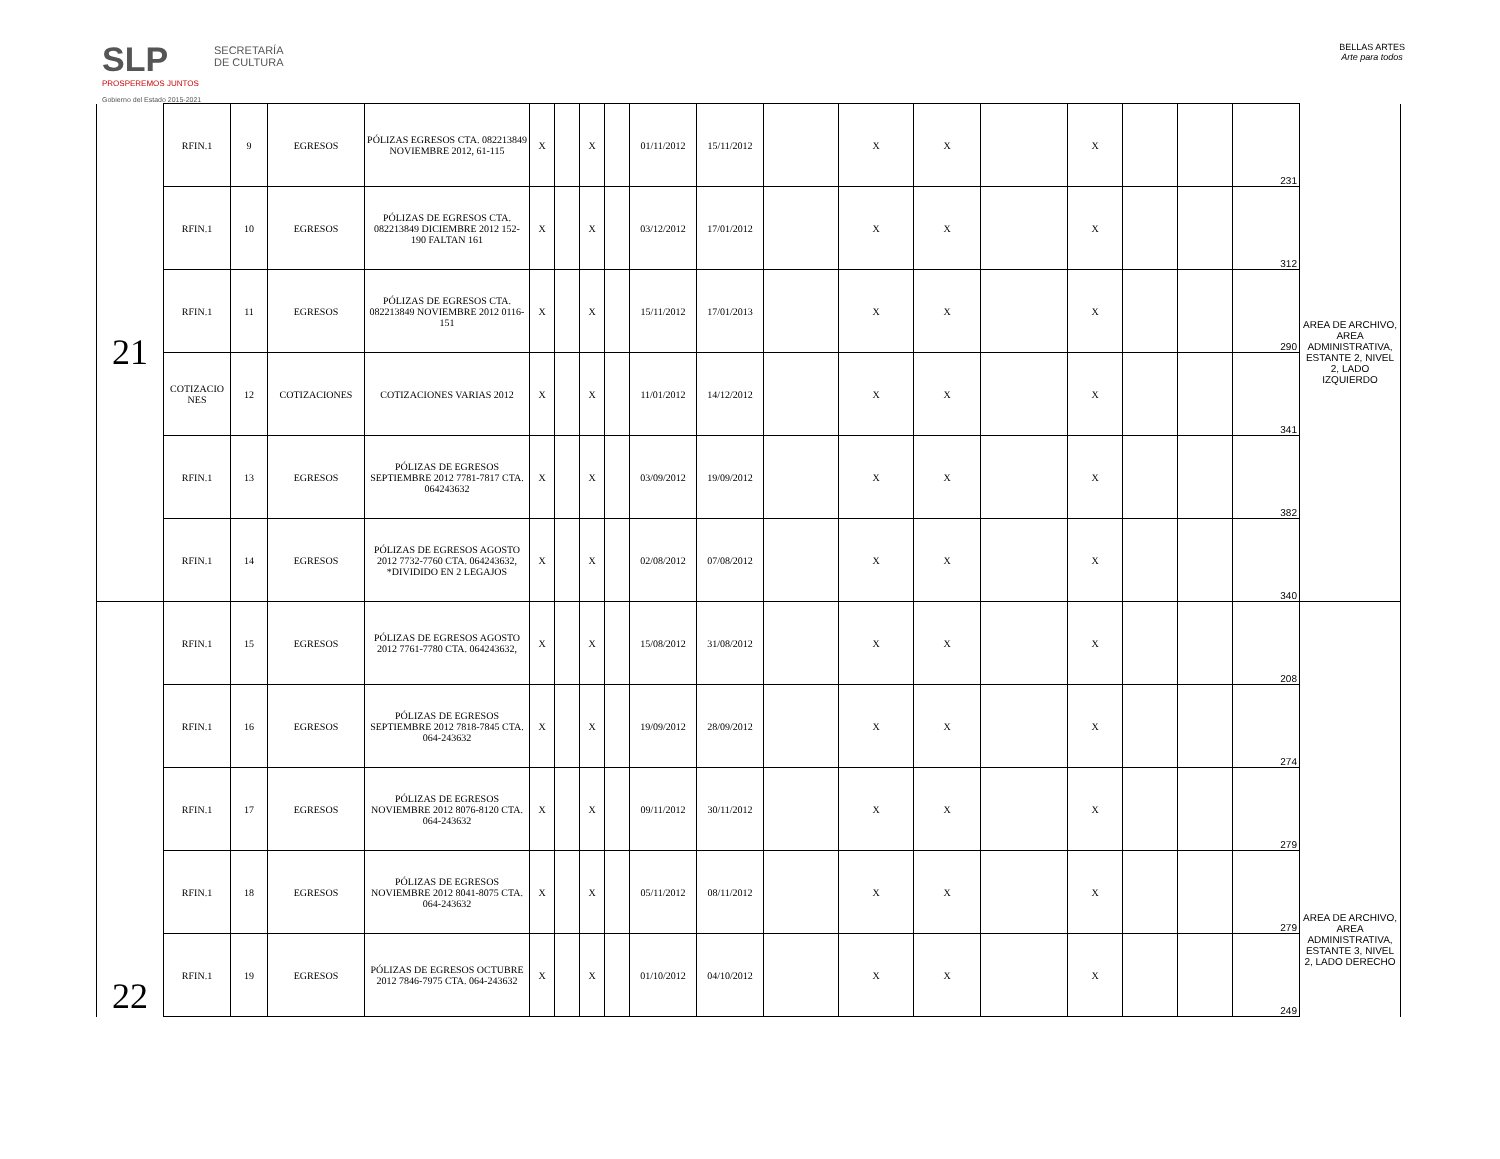SLP
PROSPEREMOS JUNTOS
Gobierno del Estado 2015-2021
SECRETARÍA DE CULTURA
BELLAS ARTES
Arte para todos
| 21 | RFIN.1 | 9 | EGRESOS | PÓLIZAS EGRESOS CTA. 082213849 NOVIEMBRE 2012, 61-115 | X | | X | | 01/11/2012 | 15/11/2012 | | X | X | | X | | | 231 | AREA DE ARCHIVO, AREA ADMINISTRATIVA, ESTANTE 2, NIVEL 2, LADO IZQUIERDO |
| | RFIN.1 | 10 | EGRESOS | PÓLIZAS DE EGRESOS CTA. 082213849 DICIEMBRE 2012 152-190 FALTAN 161 | X | | X | | 03/12/2012 | 17/01/2012 | | X | X | | X | | | 312 | |
| | RFIN.1 | 11 | EGRESOS | PÓLIZAS DE EGRESOS CTA. 082213849 NOVIEMBRE 2012 0116-151 | X | | X | | 15/11/2012 | 17/01/2013 | | X | X | | X | | | 290 | |
| | COTIZACIO NES | 12 | COTIZACIONES | COTIZACIONES VARIAS 2012 | X | | X | | 11/01/2012 | 14/12/2012 | | X | X | | X | | | 341 | |
| | RFIN.1 | 13 | EGRESOS | PÓLIZAS DE EGRESOS SEPTIEMBRE 2012 7781-7817 CTA. 064243632 | X | | X | | 03/09/2012 | 19/09/2012 | | X | X | | X | | | 382 | |
| | RFIN.1 | 14 | EGRESOS | PÓLIZAS DE EGRESOS AGOSTO 2012 7732-7760 CTA. 064243632, *DIVIDIDO EN 2 LEGAJOS | X | | X | | 02/08/2012 | 07/08/2012 | | X | X | | X | | | 340 | |
| 22 | RFIN.1 | 15 | EGRESOS | PÓLIZAS DE EGRESOS AGOSTO 2012 7761-7780 CTA. 064243632, | X | | X | | 15/08/2012 | 31/08/2012 | | X | X | | X | | | 208 | AREA DE ARCHIVO, AREA ADMINISTRATIVA, ESTANTE 3, NIVEL 2, LADO DERECHO |
| | RFIN.1 | 16 | EGRESOS | PÓLIZAS DE EGRESOS SEPTIEMBRE 2012 7818-7845 CTA. 064-243632 | X | | X | | 19/09/2012 | 28/09/2012 | | X | X | | X | | | 274 | |
| | RFIN.1 | 17 | EGRESOS | PÓLIZAS DE EGRESOS NOVIEMBRE 2012 8076-8120 CTA. 064-243632 | X | | X | | 09/11/2012 | 30/11/2012 | | X | X | | X | | | 279 | |
| | RFIN.1 | 18 | EGRESOS | PÓLIZAS DE EGRESOS NOVIEMBRE 2012 8041-8075 CTA. 064-243632 | X | | X | | 05/11/2012 | 08/11/2012 | | X | X | | X | | | 279 | |
| | RFIN.1 | 19 | EGRESOS | PÓLIZAS DE EGRESOS OCTUBRE 2012 7846-7975 CTA. 064-243632 | X | | X | | 01/10/2012 | 04/10/2012 | | X | X | | X | | | 249 | |